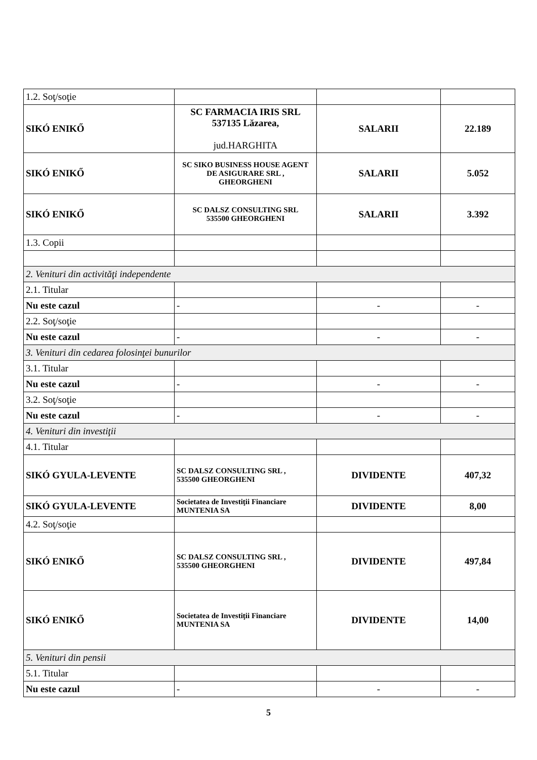| 1.2. Soţ/soţie | | | |
| SIKÓ ENIKŐ | SC FARMACIA IRIS SRL 537135 Lăzarea, jud.HARGHITA | SALARII | 22.189 |
| SIKÓ ENIKŐ | SC SIKO BUSINESS HOUSE AGENT DE ASIGURARE SRL , GHEORGHENI | SALARII | 5.052 |
| SIKÓ ENIKŐ | SC DALSZ CONSULTING SRL 535500 GHEORGHENI | SALARII | 3.392 |
| 1.3. Copii | | | |
| 2. Venituri din activităţi independente | | | |
| 2.1. Titular | | | |
| Nu este cazul | - | - | - |
| 2.2. Soţ/soţie | | | |
| Nu este cazul | - | - | - |
| 3. Venituri din cedarea folosinţei bunurilor | | | |
| 3.1. Titular | | | |
| Nu este cazul | - | - | - |
| 3.2. Soţ/soţie | | | |
| Nu este cazul | - | - | - |
| 4. Venituri din investiţii | | | |
| 4.1. Titular | | | |
| SIKÓ GYULA-LEVENTE | SC DALSZ CONSULTING SRL , 535500 GHEORGHENI | DIVIDENTE | 407,32 |
| SIKÓ GYULA-LEVENTE | Societatea de Investiţii Financiare MUNTENIA SA | DIVIDENTE | 8,00 |
| 4.2. Soţ/soţie | | | |
| SIKÓ ENIKŐ | SC DALSZ CONSULTING SRL , 535500 GHEORGHENI | DIVIDENTE | 497,84 |
| SIKÓ ENIKŐ | Societatea de Investiţii Financiare MUNTENIA SA | DIVIDENTE | 14,00 |
| 5. Venituri din pensii | | | |
| 5.1. Titular | | | |
| Nu este cazul | - | - | - |
5